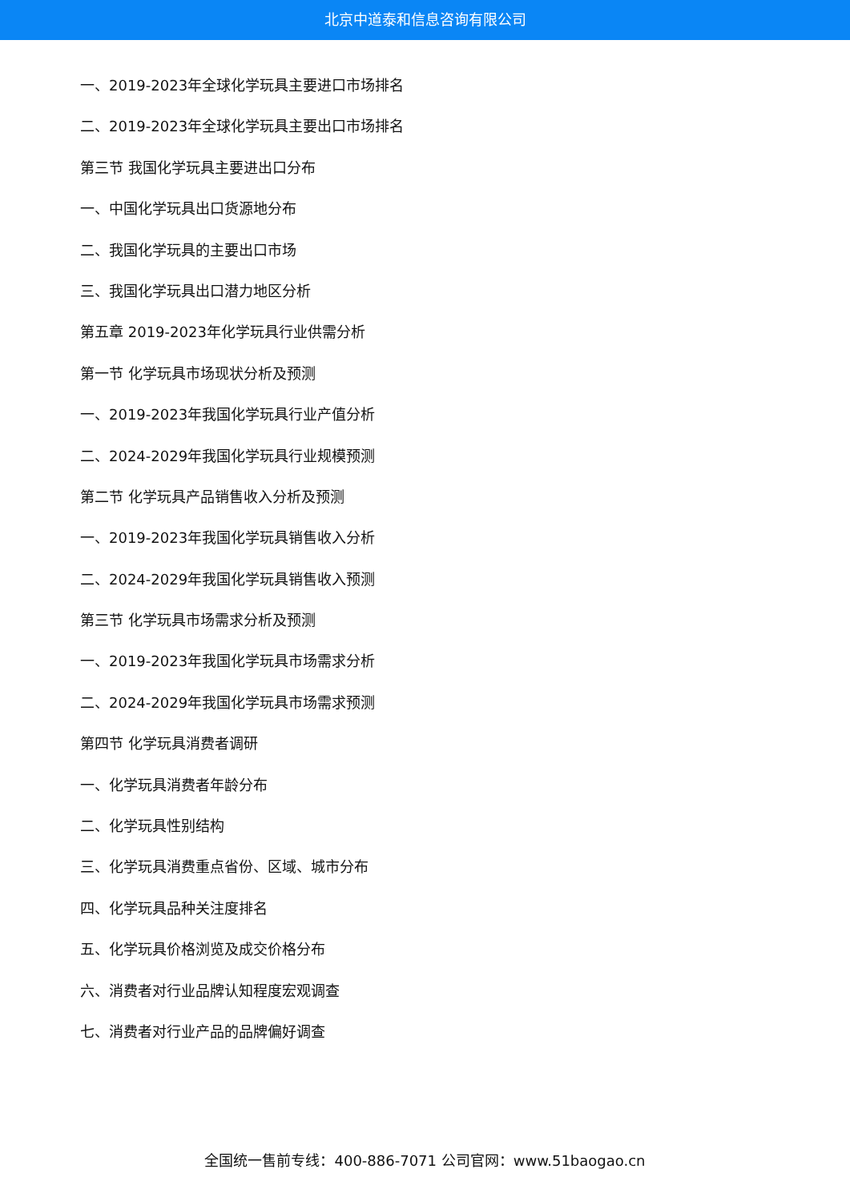北京中道泰和信息咨询有限公司
一、2019-2023年全球化学玩具主要进口市场排名
二、2019-2023年全球化学玩具主要出口市场排名
第三节 我国化学玩具主要进出口分布
一、中国化学玩具出口货源地分布
二、我国化学玩具的主要出口市场
三、我国化学玩具出口潜力地区分析
第五章 2019-2023年化学玩具行业供需分析
第一节 化学玩具市场现状分析及预测
一、2019-2023年我国化学玩具行业产值分析
二、2024-2029年我国化学玩具行业规模预测
第二节 化学玩具产品销售收入分析及预测
一、2019-2023年我国化学玩具销售收入分析
二、2024-2029年我国化学玩具销售收入预测
第三节 化学玩具市场需求分析及预测
一、2019-2023年我国化学玩具市场需求分析
二、2024-2029年我国化学玩具市场需求预测
第四节 化学玩具消费者调研
一、化学玩具消费者年龄分布
二、化学玩具性别结构
三、化学玩具消费重点省份、区域、城市分布
四、化学玩具品种关注度排名
五、化学玩具价格浏览及成交价格分布
六、消费者对行业品牌认知程度宏观调查
七、消费者对行业产品的品牌偏好调查
全国统一售前专线：400-886-7071 公司官网：www.51baogao.cn